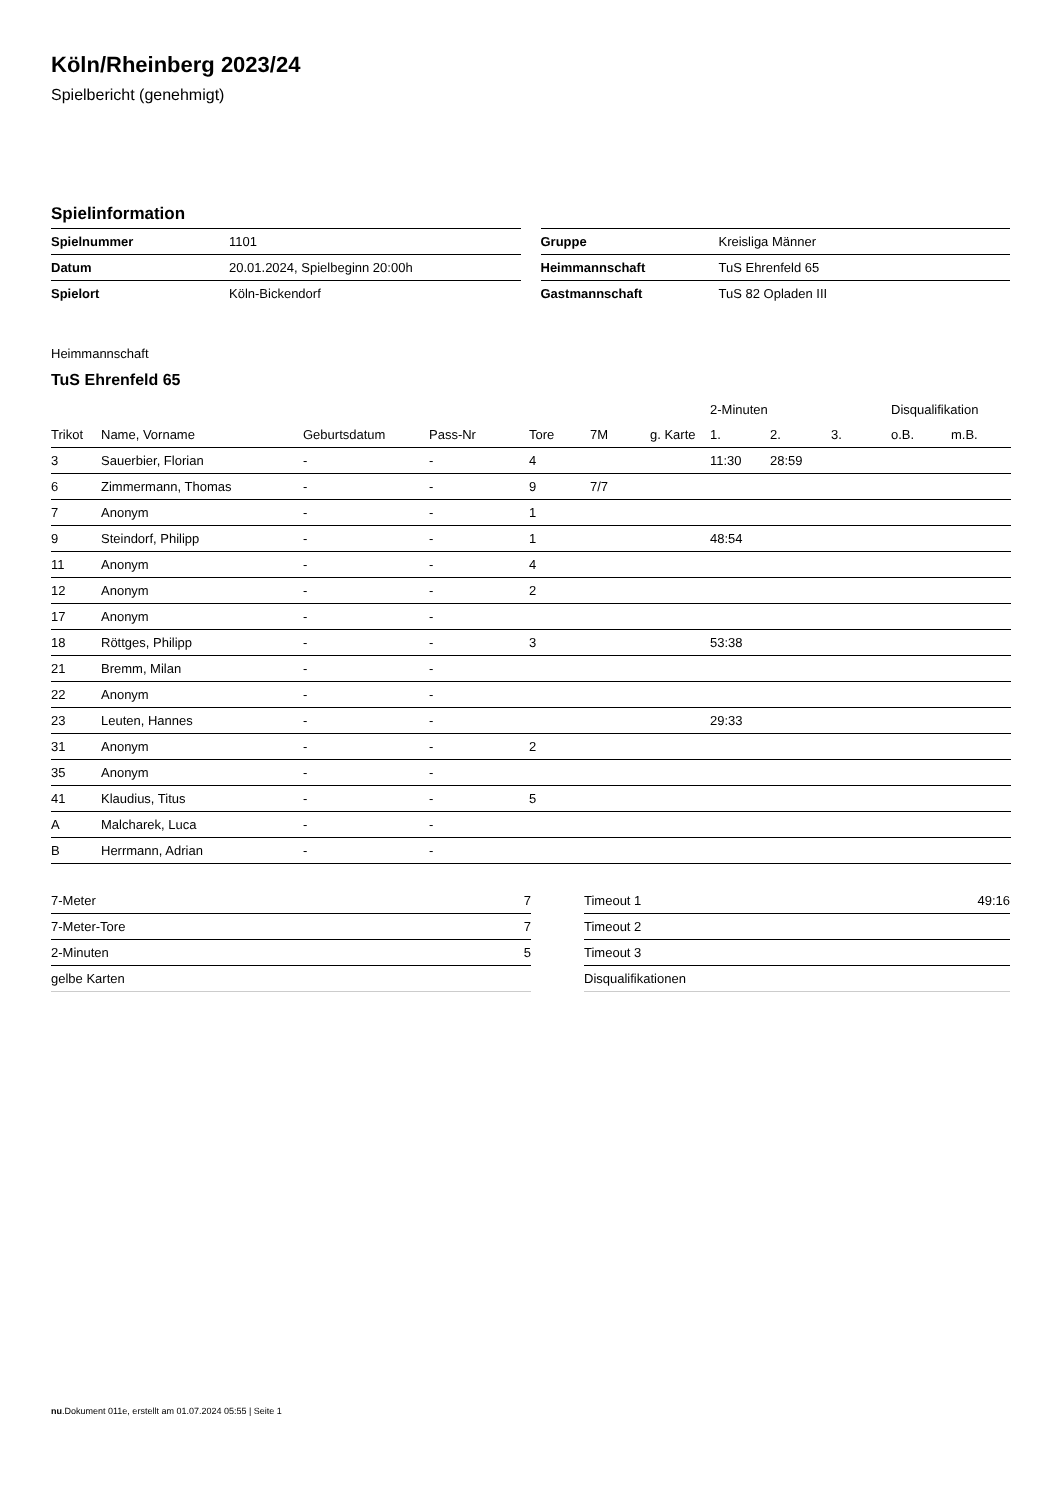Köln/Rheinberg 2023/24
Spielbericht (genehmigt)
Spielinformation
| Spielnummer | 1101 |
| Datum | 20.01.2024, Spielbeginn 20:00h |
| Spielort | Köln-Bickendorf |
| Gruppe | Kreisliga Männer |
| Heimmannschaft | TuS Ehrenfeld 65 |
| Gastmannschaft | TuS 82 Opladen III |
Heimmannschaft
TuS Ehrenfeld 65
| | | | | | | | 2-Minuten | | | Disqualifikation | |
| --- | --- | --- | --- | --- | --- | --- | --- | --- | --- | --- | --- |
| Trikot | Name, Vorname | Geburtsdatum | Pass-Nr | Tore | 7M | g. Karte | 1. | 2. | 3. | o.B. | m.B. |
| 3 | Sauerbier, Florian | - | - | 4 | | | 11:30 | 28:59 | | | |
| 6 | Zimmermann, Thomas | - | - | 9 | 7/7 | | | | | | |
| 7 | Anonym | - | - | 1 | | | | | | | |
| 9 | Steindorf, Philipp | - | - | 1 | | | 48:54 | | | | |
| 11 | Anonym | - | - | 4 | | | | | | | |
| 12 | Anonym | - | - | 2 | | | | | | | |
| 17 | Anonym | - | - | | | | | | | | |
| 18 | Röttges, Philipp | - | - | 3 | | | 53:38 | | | | |
| 21 | Bremm, Milan | - | - | | | | | | | | |
| 22 | Anonym | - | - | | | | | | | | |
| 23 | Leuten, Hannes | - | - | | | | 29:33 | | | | |
| 31 | Anonym | - | - | 2 | | | | | | | |
| 35 | Anonym | - | - | | | | | | | | |
| 41 | Klaudius, Titus | - | - | 5 | | | | | | | |
| A | Malcharek, Luca | - | - | | | | | | | | |
| B | Herrmann, Adrian | - | - | | | | | | | | |
| 7-Meter | 7 |
| 7-Meter-Tore | 7 |
| 2-Minuten | 5 |
| gelbe Karten | |
| Timeout 1 | 49:16 |
| Timeout 2 | |
| Timeout 3 | |
| Disqualifikationen | |
nu.Dokument 011e, erstellt am 01.07.2024 05:55 | Seite 1